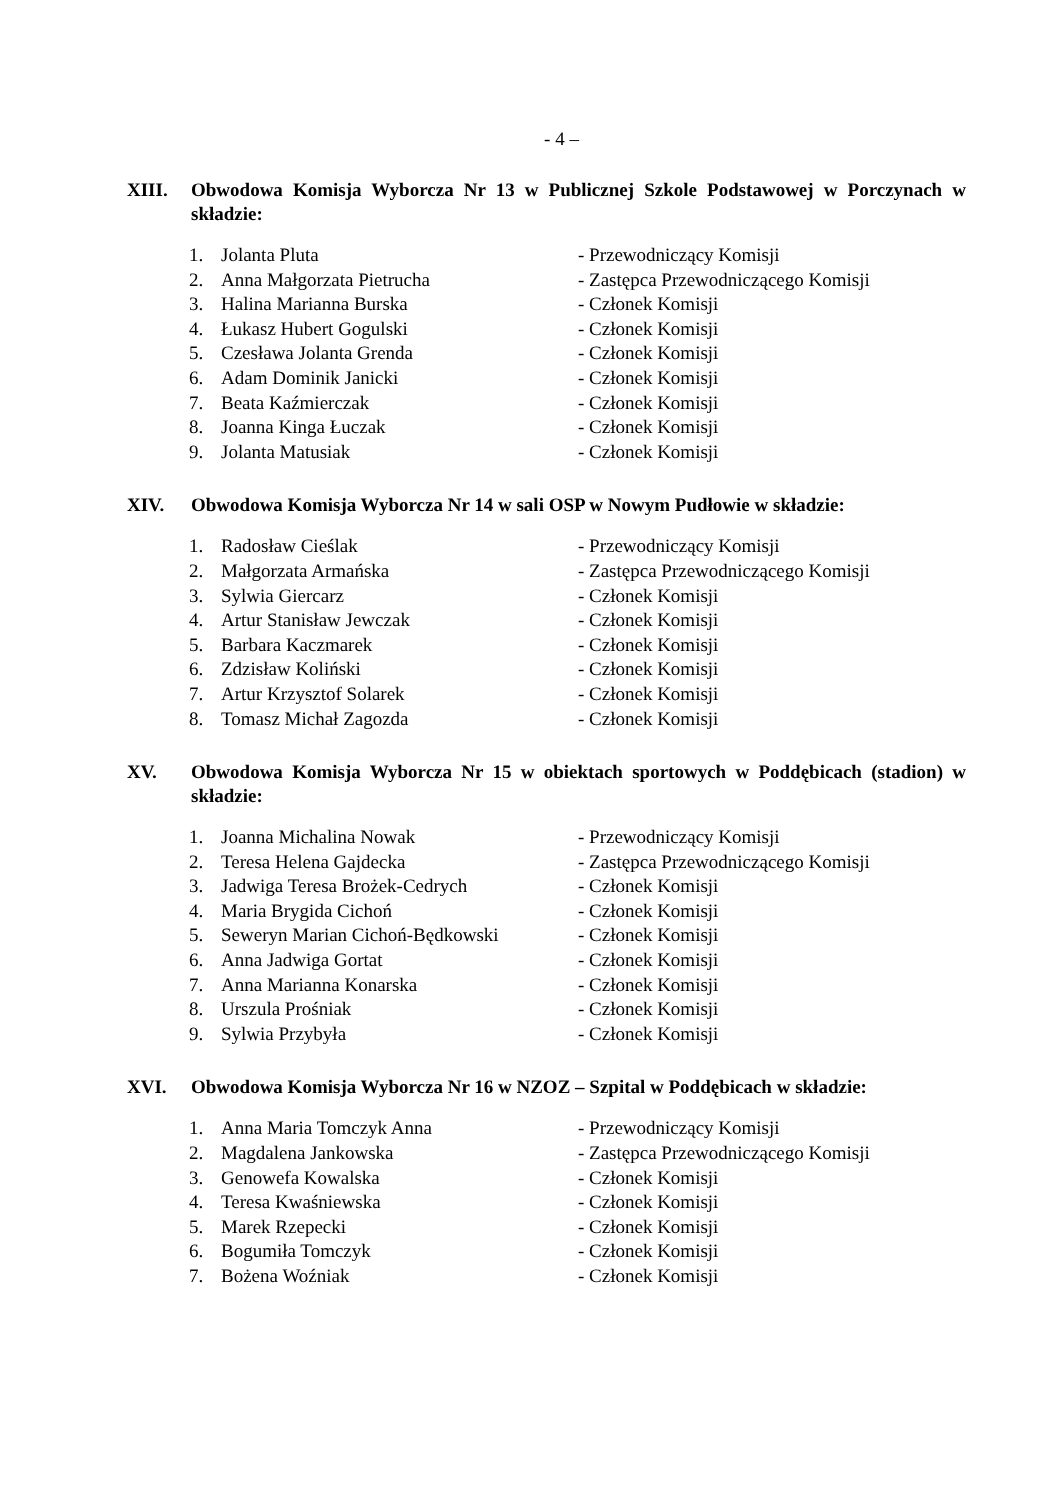- 4 –
XIII. Obwodowa Komisja Wyborcza Nr 13 w Publicznej Szkole Podstawowej w Porczynach w składzie:
| 1. | Jolanta Pluta | - Przewodniczący Komisji |
| 2. | Anna Małgorzata Pietrucha | - Zastępca Przewodniczącego Komisji |
| 3. | Halina Marianna Burska | - Członek Komisji |
| 4. | Łukasz Hubert Gogulski | - Członek Komisji |
| 5. | Czesława Jolanta Grenda | - Członek Komisji |
| 6. | Adam Dominik Janicki | - Członek Komisji |
| 7. | Beata Kaźmierczak | - Członek Komisji |
| 8. | Joanna Kinga Łuczak | - Członek Komisji |
| 9. | Jolanta Matusiak | - Członek Komisji |
XIV. Obwodowa Komisja Wyborcza Nr 14 w sali OSP w Nowym Pudłowie w składzie:
| 1. | Radosław Cieślak | - Przewodniczący Komisji |
| 2. | Małgorzata Armańska | - Zastępca Przewodniczącego Komisji |
| 3. | Sylwia Giercarz | - Członek Komisji |
| 4. | Artur Stanisław Jewczak | - Członek Komisji |
| 5. | Barbara Kaczmarek | - Członek Komisji |
| 6. | Zdzisław Koliński | - Członek Komisji |
| 7. | Artur Krzysztof Solarek | - Członek Komisji |
| 8. | Tomasz Michał Zagozda | - Członek Komisji |
XV. Obwodowa Komisja Wyborcza Nr 15 w obiektach sportowych w Poddębicach (stadion) w składzie:
| 1. | Joanna Michalina Nowak | - Przewodniczący Komisji |
| 2. | Teresa Helena Gajdecka | - Zastępca Przewodniczącego Komisji |
| 3. | Jadwiga Teresa Brożek-Cedrych | - Członek Komisji |
| 4. | Maria Brygida Cichoń | - Członek Komisji |
| 5. | Seweryn Marian Cichoń-Będkowski | - Członek Komisji |
| 6. | Anna Jadwiga Gortat | - Członek Komisji |
| 7. | Anna Marianna Konarska | - Członek Komisji |
| 8. | Urszula Prośniak | - Członek Komisji |
| 9. | Sylwia Przybyła | - Członek Komisji |
XVI. Obwodowa Komisja Wyborcza Nr 16 w NZOZ – Szpital w Poddębicach w składzie:
| 1. | Anna Maria Tomczyk Anna | - Przewodniczący Komisji |
| 2. | Magdalena Jankowska | - Zastępca Przewodniczącego Komisji |
| 3. | Genowefa Kowalska | - Członek Komisji |
| 4. | Teresa Kwaśniewska | - Członek Komisji |
| 5. | Marek Rzepecki | - Członek Komisji |
| 6. | Bogumiła Tomczyk | - Członek Komisji |
| 7. | Bożena Woźniak | - Członek Komisji |